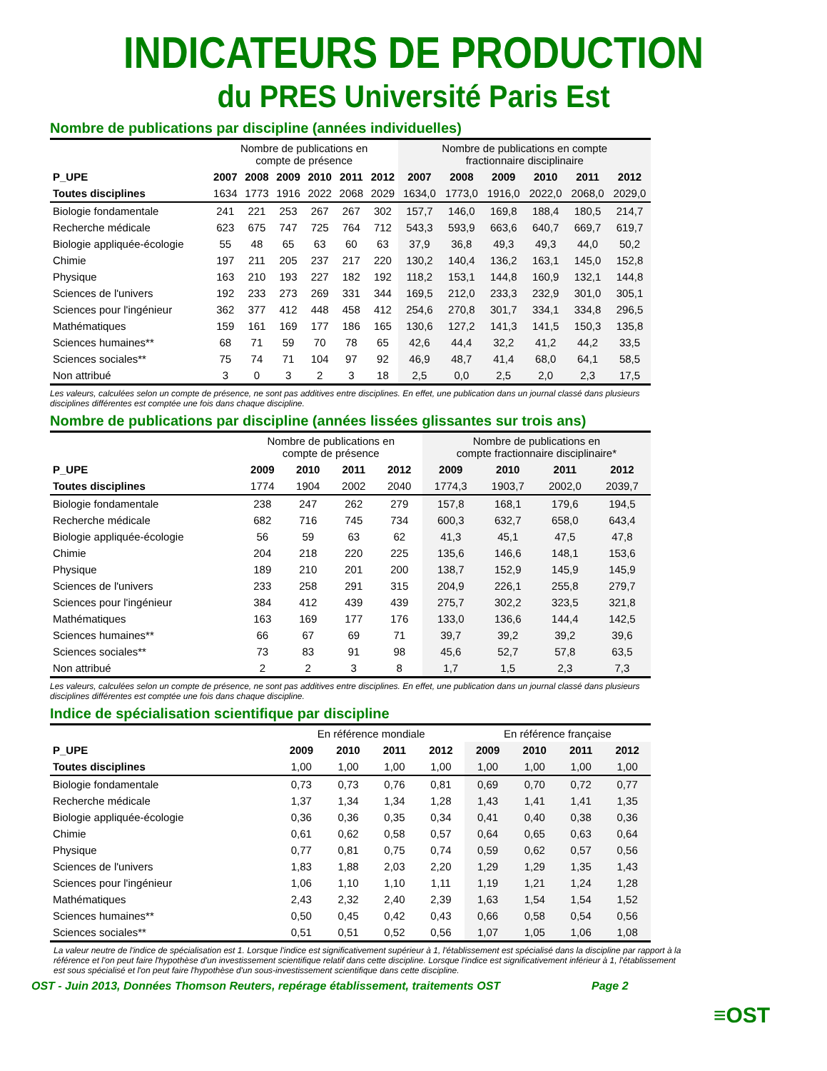INDICATEURS DE PRODUCTION
du PRES Université Paris Est
Nombre de publications par discipline (années individuelles)
| | Nombre de publications en compte de présence | | | | | | Nombre de publications en compte fractionnaire disciplinaire | | | | | |
| --- | --- | --- | --- | --- | --- | --- | --- | --- | --- | --- | --- | --- |
| P_UPE | 2007 | 2008 | 2009 | 2010 | 2011 | 2012 | 2007 | 2008 | 2009 | 2010 | 2011 | 2012 |
| Toutes disciplines | 1634 | 1773 | 1916 | 2022 | 2068 | 2029 | 1634,0 | 1773,0 | 1916,0 | 2022,0 | 2068,0 | 2029,0 |
| Biologie fondamentale | 241 | 221 | 253 | 267 | 267 | 302 | 157,7 | 146,0 | 169,8 | 188,4 | 180,5 | 214,7 |
| Recherche médicale | 623 | 675 | 747 | 725 | 764 | 712 | 543,3 | 593,9 | 663,6 | 640,7 | 669,7 | 619,7 |
| Biologie appliquée-écologie | 55 | 48 | 65 | 63 | 60 | 63 | 37,9 | 36,8 | 49,3 | 49,3 | 44,0 | 50,2 |
| Chimie | 197 | 211 | 205 | 237 | 217 | 220 | 130,2 | 140,4 | 136,2 | 163,1 | 145,0 | 152,8 |
| Physique | 163 | 210 | 193 | 227 | 182 | 192 | 118,2 | 153,1 | 144,8 | 160,9 | 132,1 | 144,8 |
| Sciences de l'univers | 192 | 233 | 273 | 269 | 331 | 344 | 169,5 | 212,0 | 233,3 | 232,9 | 301,0 | 305,1 |
| Sciences pour l'ingénieur | 362 | 377 | 412 | 448 | 458 | 412 | 254,6 | 270,8 | 301,7 | 334,1 | 334,8 | 296,5 |
| Mathématiques | 159 | 161 | 169 | 177 | 186 | 165 | 130,6 | 127,2 | 141,3 | 141,5 | 150,3 | 135,8 |
| Sciences humaines** | 68 | 71 | 59 | 70 | 78 | 65 | 42,6 | 44,4 | 32,2 | 41,2 | 44,2 | 33,5 |
| Sciences sociales** | 75 | 74 | 71 | 104 | 97 | 92 | 46,9 | 48,7 | 41,4 | 68,0 | 64,1 | 58,5 |
| Non attribué | 3 | 0 | 3 | 2 | 3 | 18 | 2,5 | 0,0 | 2,5 | 2,0 | 2,3 | 17,5 |
Les valeurs, calculées selon un compte de présence, ne sont pas additives entre disciplines. En effet, une publication dans un journal classé dans plusieurs disciplines différentes est comptée une fois dans chaque discipline.
Nombre de publications par discipline (années lissées glissantes sur trois ans)
| | Nombre de publications en compte de présence | | | | Nombre de publications en compte fractionnaire disciplinaire* | | | |
| --- | --- | --- | --- | --- | --- | --- | --- | --- |
| P_UPE | 2009 | 2010 | 2011 | 2012 | 2009 | 2010 | 2011 | 2012 |
| Toutes disciplines | 1774 | 1904 | 2002 | 2040 | 1774,3 | 1903,7 | 2002,0 | 2039,7 |
| Biologie fondamentale | 238 | 247 | 262 | 279 | 157,8 | 168,1 | 179,6 | 194,5 |
| Recherche médicale | 682 | 716 | 745 | 734 | 600,3 | 632,7 | 658,0 | 643,4 |
| Biologie appliquée-écologie | 56 | 59 | 63 | 62 | 41,3 | 45,1 | 47,5 | 47,8 |
| Chimie | 204 | 218 | 220 | 225 | 135,6 | 146,6 | 148,1 | 153,6 |
| Physique | 189 | 210 | 201 | 200 | 138,7 | 152,9 | 145,9 | 145,9 |
| Sciences de l'univers | 233 | 258 | 291 | 315 | 204,9 | 226,1 | 255,8 | 279,7 |
| Sciences pour l'ingénieur | 384 | 412 | 439 | 439 | 275,7 | 302,2 | 323,5 | 321,8 |
| Mathématiques | 163 | 169 | 177 | 176 | 133,0 | 136,6 | 144,4 | 142,5 |
| Sciences humaines** | 66 | 67 | 69 | 71 | 39,7 | 39,2 | 39,2 | 39,6 |
| Sciences sociales** | 73 | 83 | 91 | 98 | 45,6 | 52,7 | 57,8 | 63,5 |
| Non attribué | 2 | 2 | 3 | 8 | 1,7 | 1,5 | 2,3 | 7,3 |
Les valeurs, calculées selon un compte de présence, ne sont pas additives entre disciplines. En effet, une publication dans un journal classé dans plusieurs disciplines différentes est comptée une fois dans chaque discipline.
Indice de spécialisation scientifique par discipline
| | En référence mondiale | | | | En référence française | | | |
| --- | --- | --- | --- | --- | --- | --- | --- | --- |
| P_UPE | 2009 | 2010 | 2011 | 2012 | 2009 | 2010 | 2011 | 2012 |
| Toutes disciplines | 1,00 | 1,00 | 1,00 | 1,00 | 1,00 | 1,00 | 1,00 | 1,00 |
| Biologie fondamentale | 0,73 | 0,73 | 0,76 | 0,81 | 0,69 | 0,70 | 0,72 | 0,77 |
| Recherche médicale | 1,37 | 1,34 | 1,34 | 1,28 | 1,43 | 1,41 | 1,41 | 1,35 |
| Biologie appliquée-écologie | 0,36 | 0,36 | 0,35 | 0,34 | 0,41 | 0,40 | 0,38 | 0,36 |
| Chimie | 0,61 | 0,62 | 0,58 | 0,57 | 0,64 | 0,65 | 0,63 | 0,64 |
| Physique | 0,77 | 0,81 | 0,75 | 0,74 | 0,59 | 0,62 | 0,57 | 0,56 |
| Sciences de l'univers | 1,83 | 1,88 | 2,03 | 2,20 | 1,29 | 1,29 | 1,35 | 1,43 |
| Sciences pour l'ingénieur | 1,06 | 1,10 | 1,10 | 1,11 | 1,19 | 1,21 | 1,24 | 1,28 |
| Mathématiques | 2,43 | 2,32 | 2,40 | 2,39 | 1,63 | 1,54 | 1,54 | 1,52 |
| Sciences humaines** | 0,50 | 0,45 | 0,42 | 0,43 | 0,66 | 0,58 | 0,54 | 0,56 |
| Sciences sociales** | 0,51 | 0,51 | 0,52 | 0,56 | 1,07 | 1,05 | 1,06 | 1,08 |
La valeur neutre de l'indice de spécialisation est 1. Lorsque l'indice est significativement supérieur à 1, l'établissement est spécialisé dans la discipline par rapport à la référence et l'on peut faire l'hypothèse d'un investissement scientifique relatif dans cette discipline. Lorsque l'indice est significativement inférieur à 1, l'établissement est sous spécialisé et l'on peut faire l'hypothèse d'un sous-investissement scientifique dans cette discipline.
OST - Juin 2013, Données Thomson Reuters, repérage établissement, traitements OST Page 2
≡OST